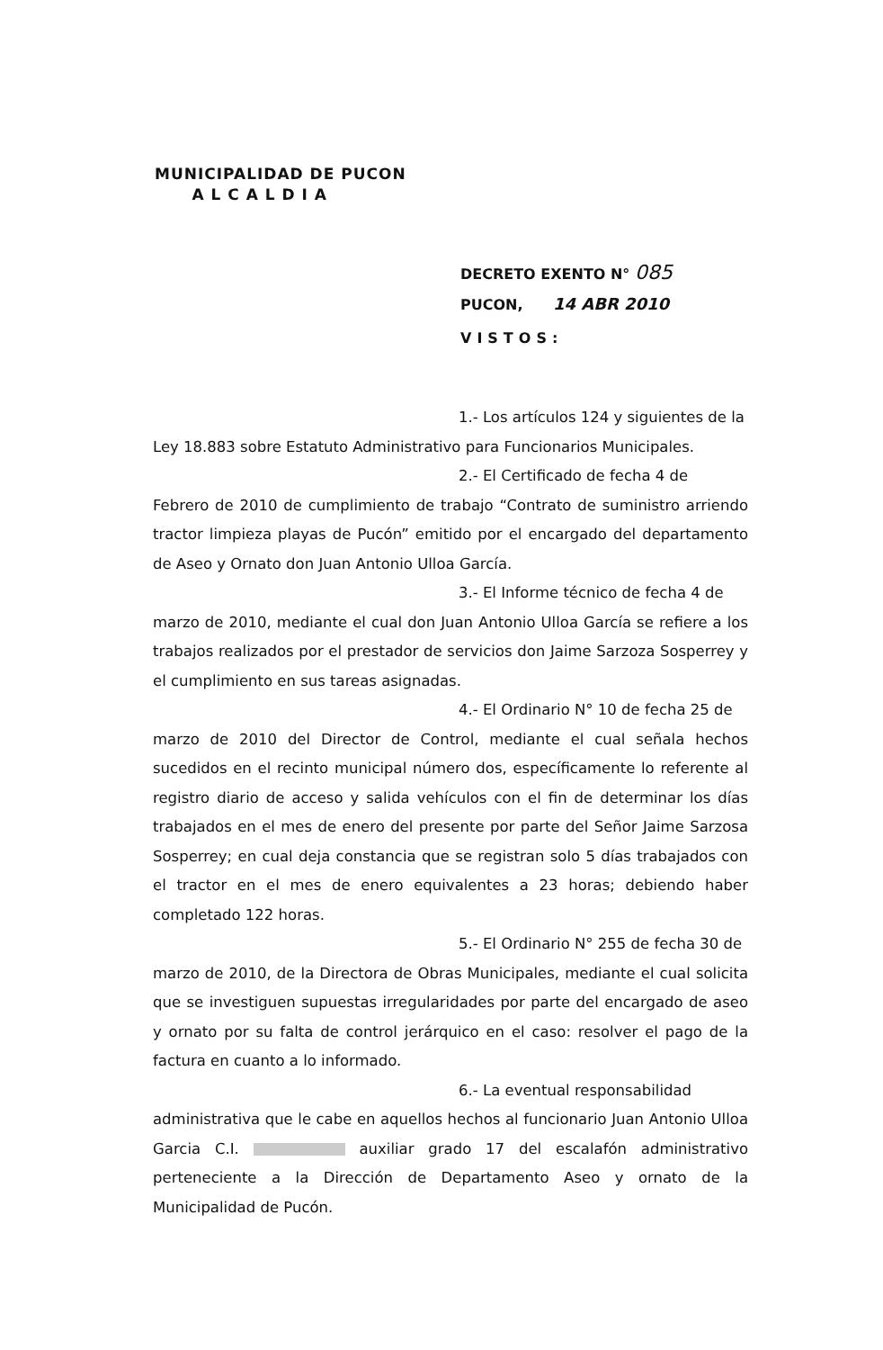MUNICIPALIDAD DE PUCON
A L C A L D I A
DECRETO EXENTO N° 085
PUCON, 14 ABR 2010
VISTOS:
1.- Los artículos 124 y siguientes de la
Ley 18.883 sobre Estatuto Administrativo para Funcionarios Municipales.
2.- El Certificado de fecha 4 de
Febrero de 2010 de cumplimiento de trabajo “Contrato de suministro arriendo tractor limpieza playas de Pucón” emitido por el encargado del departamento de Aseo y Ornato don Juan Antonio Ulloa García.
3.- El Informe técnico de fecha 4 de
marzo de 2010, mediante el cual don Juan Antonio Ulloa García se refiere a los trabajos realizados por el prestador de servicios don Jaime Sarzoza Sosperrey y el cumplimiento en sus tareas asignadas.
4.- El Ordinario N° 10 de fecha 25 de
marzo de 2010 del Director de Control, mediante el cual señala hechos sucedidos en el recinto municipal número dos, específicamente lo referente al registro diario de acceso y salida vehículos con el fin de determinar los días trabajados en el mes de enero del presente por parte del Señor Jaime Sarzosa Sosperrey; en cual deja constancia que se registran solo 5 días trabajados con el tractor en el mes de enero equivalentes a 23 horas; debiendo haber completado 122 horas.
5.- El Ordinario N° 255 de fecha 30 de
marzo de 2010, de la Directora de Obras Municipales, mediante el cual solicita que se investiguen supuestas irregularidades por parte del encargado de aseo y ornato por su falta de control jerárquico en el caso: resolver el pago de la factura en cuanto a lo informado.
6.- La eventual responsabilidad
administrativa que le cabe en aquellos hechos al funcionario Juan Antonio Ulloa Garcia C.I. auxiliar grado 17 del escalafón administrativo perteneciente a la Dirección de Departamento Aseo y ornato de la Municipalidad de Pucón.